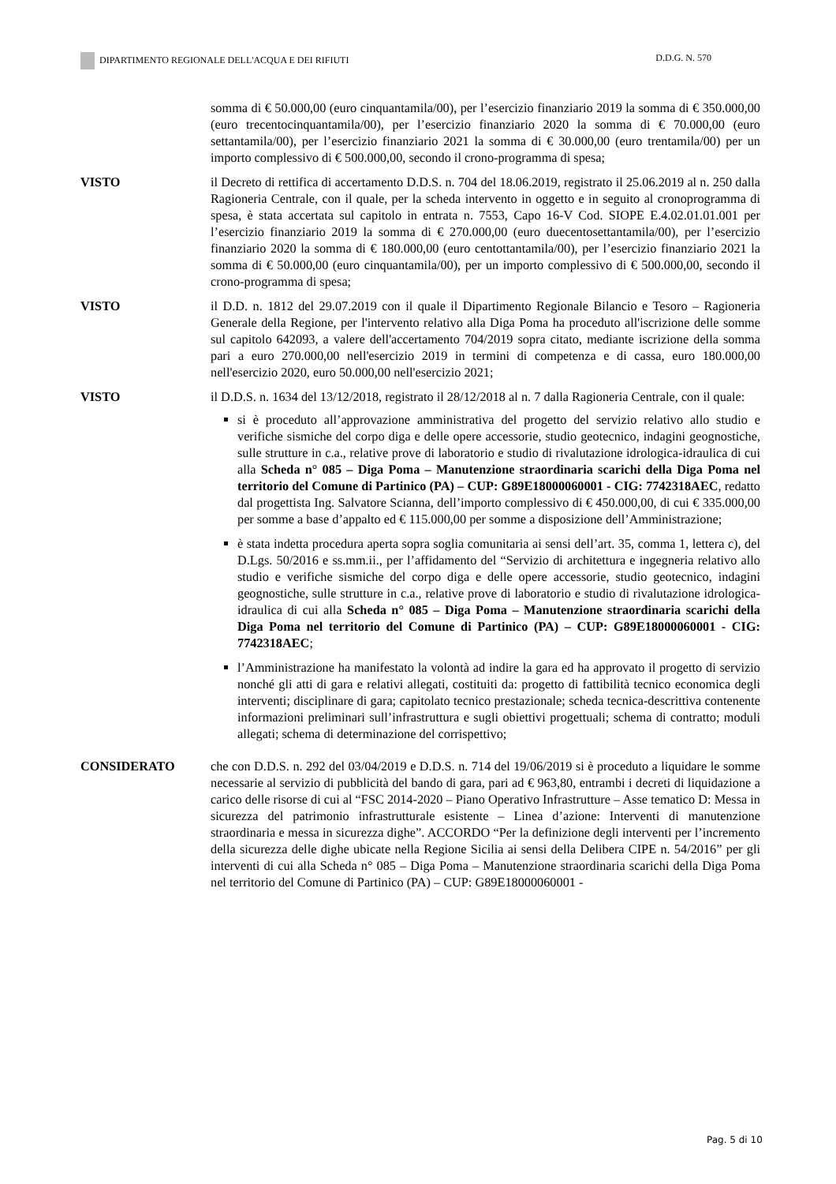DIPARTIMENTO REGIONALE DELL'ACQUA E DEI RIFIUTI D.D.G. N. 570
somma di € 50.000,00 (euro cinquantamila/00), per l’esercizio finanziario 2019 la somma di € 350.000,00 (euro trecentocinquantamila/00), per l’esercizio finanziario 2020 la somma di € 70.000,00 (euro settantamila/00), per l’esercizio finanziario 2021 la somma di € 30.000,00 (euro trentamila/00) per un importo complessivo di € 500.000,00, secondo il crono-programma di spesa;
VISTO il Decreto di rettifica di accertamento D.D.S. n. 704 del 18.06.2019, registrato il 25.06.2019 al n. 250 dalla Ragioneria Centrale, con il quale, per la scheda intervento in oggetto e in seguito al cronoprogramma di spesa, è stata accertata sul capitolo in entrata n. 7553, Capo 16-V Cod. SIOPE E.4.02.01.01.001 per l’esercizio finanziario 2019 la somma di € 270.000,00 (euro duecentosettantamila/00), per l’esercizio finanziario 2020 la somma di € 180.000,00 (euro centottantamila/00), per l’esercizio finanziario 2021 la somma di € 50.000,00 (euro cinquantamila/00), per un importo complessivo di € 500.000,00, secondo il crono-programma di spesa;
VISTO il D.D. n. 1812 del 29.07.2019 con il quale il Dipartimento Regionale Bilancio e Tesoro – Ragioneria Generale della Regione, per l'intervento relativo alla Diga Poma ha proceduto all'iscrizione delle somme sul capitolo 642093, a valere dell'accertamento 704/2019 sopra citato, mediante iscrizione della somma pari a euro 270.000,00 nell'esercizio 2019 in termini di competenza e di cassa, euro 180.000,00 nell'esercizio 2020, euro 50.000,00 nell'esercizio 2021;
VISTO il D.D.S. n. 1634 del 13/12/2018, registrato il 28/12/2018 al n. 7 dalla Ragioneria Centrale, con il quale:
si è proceduto all’approvazione amministrativa del progetto del servizio relativo allo studio e verifiche sismiche del corpo diga e delle opere accessorie, studio geotecnico, indagini geognostiche, sulle strutture in c.a., relative prove di laboratorio e studio di rivalutazione idrologica-idraulica di cui alla Scheda n° 085 – Diga Poma – Manutenzione straordinaria scarichi della Diga Poma nel territorio del Comune di Partinico (PA) – CUP: G89E18000060001 - CIG: 7742318AEC, redatto dal progettista Ing. Salvatore Scianna, dell’importo complessivo di € 450.000,00, di cui € 335.000,00 per somme a base d’appalto ed € 115.000,00 per somme a disposizione dell’Amministrazione;
è stata indetta procedura aperta sopra soglia comunitaria ai sensi dell’art. 35, comma 1, lettera c), del D.Lgs. 50/2016 e ss.mm.ii., per l’affidamento del “Servizio di architettura e ingegneria relativo allo studio e verifiche sismiche del corpo diga e delle opere accessorie, studio geotecnico, indagini geognostiche, sulle strutture in c.a., relative prove di laboratorio e studio di rivalutazione idrologica-idraulica di cui alla Scheda n° 085 – Diga Poma – Manutenzione straordinaria scarichi della Diga Poma nel territorio del Comune di Partinico (PA) – CUP: G89E18000060001 - CIG: 7742318AEC;
l’Amministrazione ha manifestato la volontà ad indire la gara ed ha approvato il progetto di servizio nonché gli atti di gara e relativi allegati, costituiti da: progetto di fattibilità tecnico economica degli interventi; disciplinare di gara; capitolato tecnico prestazionale; scheda tecnica-descrittiva contenente informazioni preliminari sull’infrastruttura e sugli obiettivi progettuali; schema di contratto; moduli allegati; schema di determinazione del corrispettivo;
CONSIDERATO che con D.D.S. n. 292 del 03/04/2019 e D.D.S. n. 714 del 19/06/2019 si è proceduto a liquidare le somme necessarie al servizio di pubblicità del bando di gara, pari ad € 963,80, entrambi i decreti di liquidazione a carico delle risorse di cui al “FSC 2014-2020 – Piano Operativo Infrastrutture – Asse tematico D: Messa in sicurezza del patrimonio infrastrutturale esistente – Linea d’azione: Interventi di manutenzione straordinaria e messa in sicurezza dighe”. ACCORDO “Per la definizione degli interventi per l’incremento della sicurezza delle dighe ubicate nella Regione Sicilia ai sensi della Delibera CIPE n. 54/2016” per gli interventi di cui alla Scheda n° 085 – Diga Poma – Manutenzione straordinaria scarichi della Diga Poma nel territorio del Comune di Partinico (PA) – CUP: G89E18000060001 -
Pag. 5 di 10